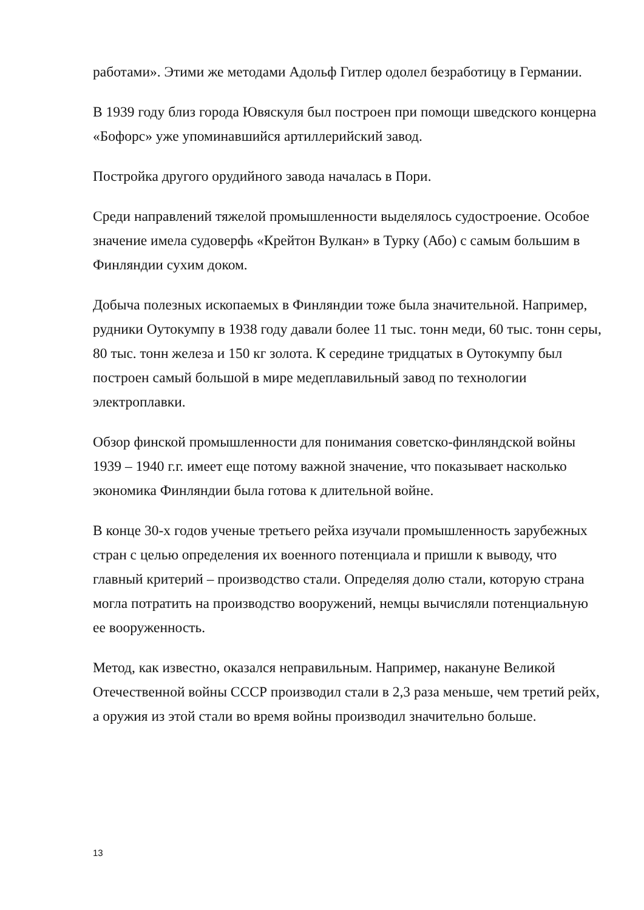работами». Этими же методами Адольф Гитлер одолел безработицу в Германии.
В 1939 году близ города Ювяскуля был построен при помощи шведского концерна «Бофорс» уже упоминавшийся артиллерийский завод.
Постройка другого орудийного завода началась в Пори.
Среди направлений тяжелой промышленности выделялось судостроение. Особое значение имела судоверфь «Крейтон Вулкан» в Турку (Або) с самым большим в Финляндии сухим доком.
Добыча полезных ископаемых в Финляндии тоже была значительной. Например, рудники Оутокумпу в 1938 году давали более 11 тыс. тонн меди, 60 тыс. тонн серы, 80 тыс. тонн железа и 150 кг золота. К середине тридцатых в Оутокумпу был построен самый большой в мире медеплавильный завод по технологии электроплавки.
Обзор финской промышленности для понимания советско-финляндской войны 1939 – 1940 г.г. имеет еще потому важной значение, что показывает насколько экономика Финляндии была готова к длительной войне.
В конце 30-х годов ученые третьего рейха изучали промышленность зарубежных стран с целью определения их военного потенциала и пришли к выводу, что главный критерий – производство стали. Определяя долю стали, которую страна могла потратить на производство вооружений, немцы вычисляли потенциальную ее вооруженность.
Метод, как известно, оказался неправильным. Например, накануне Великой Отечественной войны СССР производил стали в 2,3 раза меньше, чем третий рейх, а оружия из этой стали во время войны производил значительно больше.
13